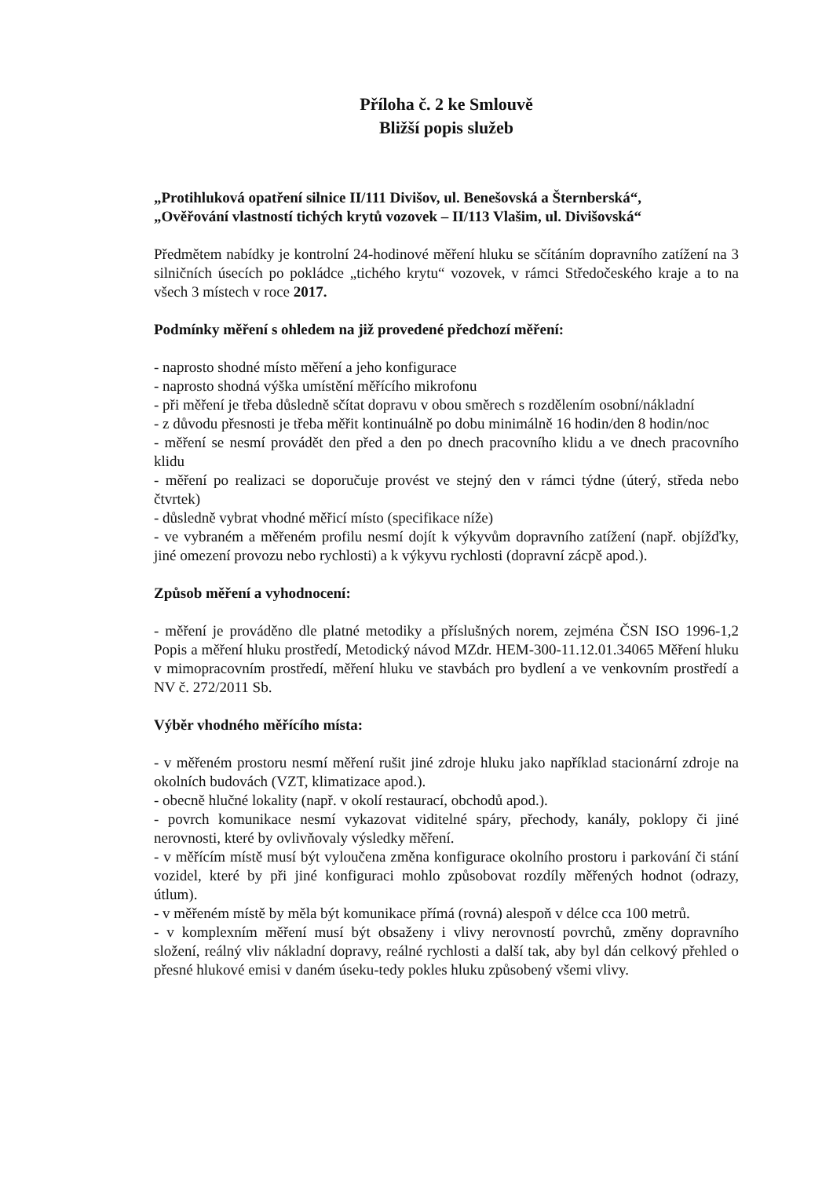Příloha č. 2 ke Smlouvě
Bližší popis služeb
„Protihluková opatření silnice II/111 Divišov, ul. Benešovská a Šternberská“,
„Ověřování vlastností tichých krytů vozovek – II/113 Vlašim, ul. Divišovská“
Předmětem nabídky je kontrolní 24-hodinové měření hluku se sčítáním dopravního zatížení na 3 silničních úsecích po pokládce „tichého krytu“ vozovek, v rámci Středočeského kraje a to na všech 3 místech v roce 2017.
Podmínky měření s ohledem na již provedené předchozí měření:
- naprosto shodné místo měření a jeho konfigurace
- naprosto shodná výška umístění měřícího mikrofonu
- při měření je třeba důsledně sčítat dopravu v obou směrech s rozdělením osobní/nákladní
- z důvodu přesnosti je třeba měřit kontinuálně po dobu minimálně 16 hodin/den 8 hodin/noc
- měření se nesmí provádět den před a den po dnech pracovního klidu a ve dnech pracovního klidu
- měření po realizaci se doporučuje provést ve stejný den v rámci týdne (úterý, středa nebo čtvrtek)
- důsledně vybrat vhodné měřicí místo (specifikace níže)
- ve vybraném a měřeném profilu nesmí dojít k výkyvům dopravního zatížení (např. objížďky, jiné omezení provozu nebo rychlosti) a k výkyvu rychlosti (dopravní zácpě apod.).
Způsob měření a vyhodnocení:
- měření je prováděno dle platné metodiky a příslušných norem, zejména ČSN ISO 1996-1,2 Popis a měření hluku prostředí, Metodický návod MZdr. HEM-300-11.12.01.34065 Měření hluku v mimopracovním prostředí, měření hluku ve stavbách pro bydlení a ve venkovním prostředí a NV č. 272/2011 Sb.
Výběr vhodného měřícího místa:
- v měřeném prostoru nesmí měření rušit jiné zdroje hluku jako například stacionární zdroje na okolních budovách (VZT, klimatizace apod.).
- obecně hlučné lokality (např. v okolí restaurací, obchodů apod.).
- povrch komunikace nesmí vykazovat viditelné spáry, přechody, kanály, poklopy či jiné nerovnosti, které by ovlivňovaly výsledky měření.
- v měřícím místě musí být vyloučena změna konfigurace okolního prostoru i parkování či stání vozidel, které by při jiné konfiguraci mohlo způsobovat rozdíly měřených hodnot (odrazy, útlum).
- v měřeném místě by měla být komunikace přímá (rovná) alespoň v délce cca 100 metrů.
- v komplexním měření musí být obsaženy i vlivy nerovností povrchů, změny dopravního složení, reálný vliv nákladní dopravy, reálné rychlosti a další tak, aby byl dán celkový přehled o přesné hlukové emisi v daném úseku-tedy pokles hluku způsobený všemi vlivy.